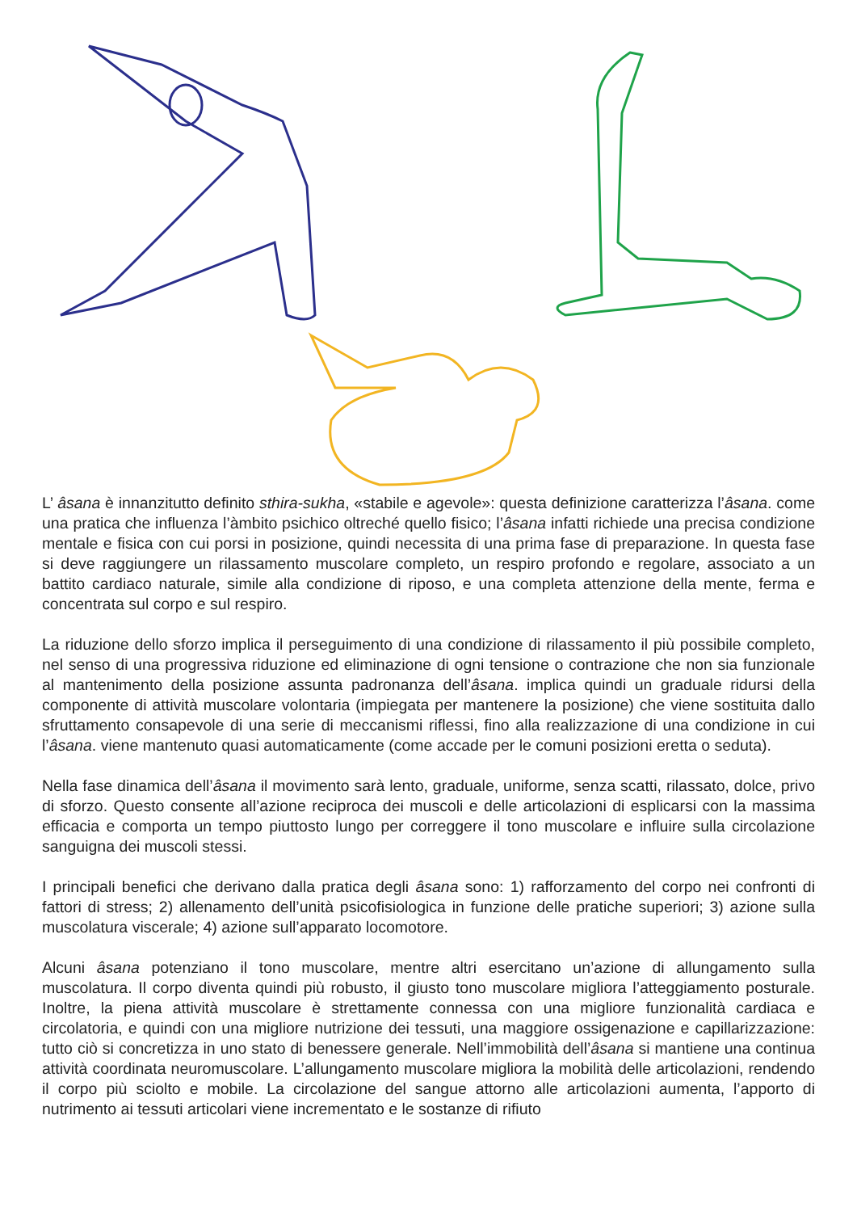L’ âsana è innanzitutto definito sthira-sukha, «stabile e agevole»: questa definizione caratterizza l’âsana. come una pratica che influenza l’àmbito psichico oltreché quello fisico; l’âsana infatti richiede una precisa condizione mentale e fisica con cui porsi in posizione, quindi necessita di una prima fase di preparazione. In questa fase si deve raggiungere un rilassamento muscolare completo, un respiro profondo e regolare, associato a un battito cardiaco naturale, simile alla condizione di riposo, e una completa attenzione della mente, ferma e concentrata sul corpo e sul respiro.
La riduzione dello sforzo implica il perseguimento di una condizione di rilassamento il più possibile completo, nel senso di una progressiva riduzione ed eliminazione di ogni tensione o contrazione che non sia funzionale al mantenimento della posizione assunta padronanza dell’âsana. implica quindi un graduale ridursi della componente di attività muscolare volontaria (impiegata per mantenere la posizione) che viene sostituita dallo sfruttamento consapevole di una serie di meccanismi riflessi, fino alla realizzazione di una condizione in cui l’âsana. viene mantenuto quasi automaticamente (come accade per le comuni posizioni eretta o seduta).
Nella fase dinamica dell’âsana il movimento sarà lento, graduale, uniforme, senza scatti, rilassato, dolce, privo di sforzo. Questo consente all’azione reciproca dei muscoli e delle articolazioni di esplicarsi con la massima efficacia e comporta un tempo piuttosto lungo per correggere il tono muscolare e influire sulla circolazione sanguigna dei muscoli stessi.
I principali benefici che derivano dalla pratica degli âsana sono: 1) rafforzamento del corpo nei confronti di fattori di stress; 2) allenamento dell’unità psicofisiologica in funzione delle pratiche superiori; 3) azione sulla muscolatura viscerale; 4) azione sull’apparato locomotore.
Alcuni âsana potenziano il tono muscolare, mentre altri esercitano un’azione di allungamento sulla muscolatura. Il corpo diventa quindi più robusto, il giusto tono muscolare migliora l’atteggiamento posturale. Inoltre, la piena attività muscolare è strettamente connessa con una migliore funzionalità cardiaca e circolatoria, e quindi con una migliore nutrizione dei tessuti, una maggiore ossigenazione e capillarizzazione: tutto ciò si concretizza in uno stato di benessere generale. Nell’immobilità dell’âsana si mantiene una continua attività coordinata neuromuscolare. L’allungamento muscolare migliora la mobilità delle articolazioni, rendendo il corpo più sciolto e mobile. La circolazione del sangue attorno alle articolazioni aumenta, l’apporto di nutrimento ai tessuti articolari viene incrementato e le sostanze di rifiuto